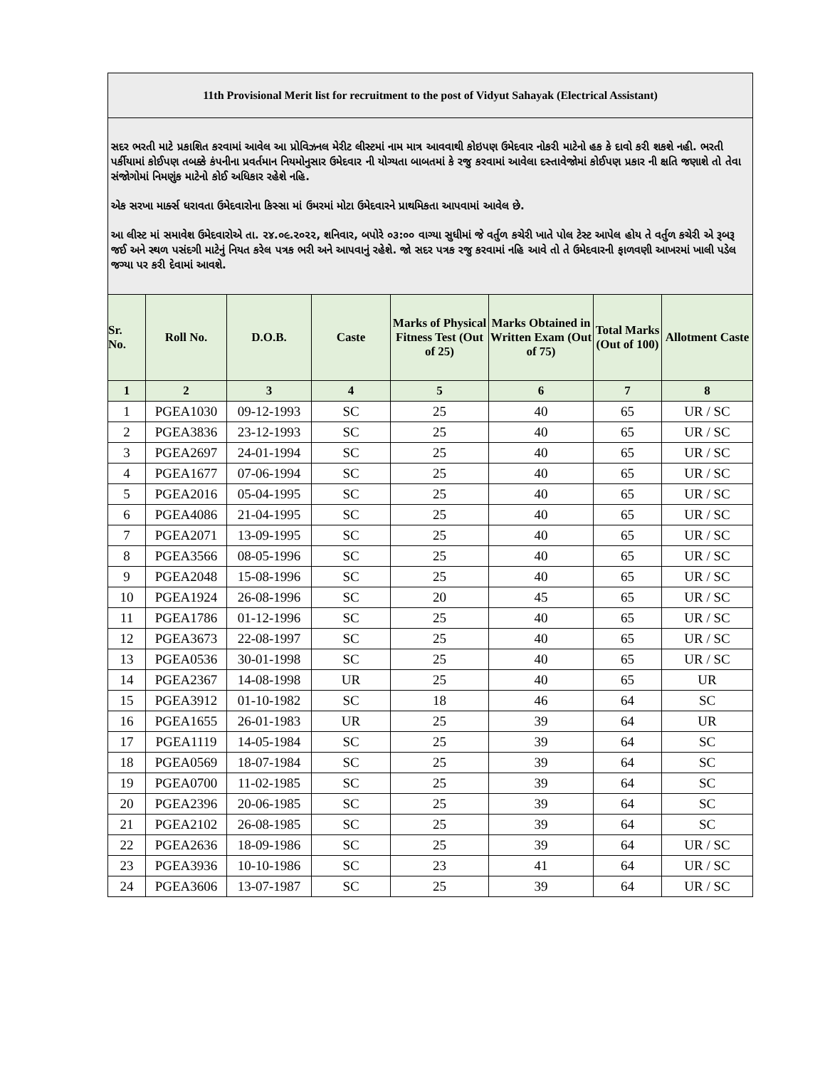| 11th Provisional Merit list for recruitment to the post of Vidyut Sahayak (Electrical Assistant) | | | | | | | |
| સદર ભરતી માટે પ્રકાશિત કરવામાં આવેલ આ પ્રોવિઝનલ મેરીટ લીસ્ટમાં નામ માત્ર આવવાથી કોઇપણ ઉમેદવાર નોકરી માટેનો હક કે દાવો કરી શકશે નહી. ભરતી પર્કીયામાં કોઈપણ તબક્કે કંપનીના પ્રવર્તમાન નિયમોનુસાર ઉમેદવાર ની યોગ્યતા બાબતમાં કે રજુ કરવામાં આવેલા દસ્તાવેજોમાં કોઈપણ પ્રકાર ની ક્ષતિ જણાશે તો તેવા સંજોગોમાં નિમણુંક માટેનો કોઈ અધિકાર રહેશે નહિ. એક સરખા માર્ક્સ ધરાવતા ઉમેદવારોના કિસ્સા માં ઉમરમાં મોટા ઉમેદવારને પ્રાથમિકતા આપવામાં આવેલ છે. આ લીસ્ટ માં સમાવેશ ઉમેદવારોએ તા. ૨૪.૦૯.૨૦૨૨, શનિવાર, બપોરે ૦૩:૦૦ વાગ્યા સુધીમાં જે વર્તુળ કચેરી ખાતે પોલ ટેસ્ટ આપેલ હોય તે વર્તુળ કચેરી એ રૂબરૂ જઈ અને સ્થળ પસંદગી માટેનું નિયત કરેલ પત્રક ભરી અને આપવાનું રહેશે. જો સદર પત્રક રજુ કરવામાં નહિ આવે તો તે ઉમેદવારની ફાળવણી આખરમાં ખાલી પડેલ જગ્યા પર કરી દેવામાં આવશે. | | | | | | | |
| Sr. No. | Roll No. | D.O.B. | Caste | Marks of Physical Fitness Test (Out of 25) | Marks Obtained in Written Exam (Out of 75) | Total Marks (Out of 100) | Allotment Caste |
| 1 | 2 | 3 | 4 | 5 | 6 | 7 | 8 |
| 1 | PGEA1030 | 09-12-1993 | SC | 25 | 40 | 65 | UR / SC |
| 2 | PGEA3836 | 23-12-1993 | SC | 25 | 40 | 65 | UR / SC |
| 3 | PGEA2697 | 24-01-1994 | SC | 25 | 40 | 65 | UR / SC |
| 4 | PGEA1677 | 07-06-1994 | SC | 25 | 40 | 65 | UR / SC |
| 5 | PGEA2016 | 05-04-1995 | SC | 25 | 40 | 65 | UR / SC |
| 6 | PGEA4086 | 21-04-1995 | SC | 25 | 40 | 65 | UR / SC |
| 7 | PGEA2071 | 13-09-1995 | SC | 25 | 40 | 65 | UR / SC |
| 8 | PGEA3566 | 08-05-1996 | SC | 25 | 40 | 65 | UR / SC |
| 9 | PGEA2048 | 15-08-1996 | SC | 25 | 40 | 65 | UR / SC |
| 10 | PGEA1924 | 26-08-1996 | SC | 20 | 45 | 65 | UR / SC |
| 11 | PGEA1786 | 01-12-1996 | SC | 25 | 40 | 65 | UR / SC |
| 12 | PGEA3673 | 22-08-1997 | SC | 25 | 40 | 65 | UR / SC |
| 13 | PGEA0536 | 30-01-1998 | SC | 25 | 40 | 65 | UR / SC |
| 14 | PGEA2367 | 14-08-1998 | UR | 25 | 40 | 65 | UR |
| 15 | PGEA3912 | 01-10-1982 | SC | 18 | 46 | 64 | SC |
| 16 | PGEA1655 | 26-01-1983 | UR | 25 | 39 | 64 | UR |
| 17 | PGEA1119 | 14-05-1984 | SC | 25 | 39 | 64 | SC |
| 18 | PGEA0569 | 18-07-1984 | SC | 25 | 39 | 64 | SC |
| 19 | PGEA0700 | 11-02-1985 | SC | 25 | 39 | 64 | SC |
| 20 | PGEA2396 | 20-06-1985 | SC | 25 | 39 | 64 | SC |
| 21 | PGEA2102 | 26-08-1985 | SC | 25 | 39 | 64 | SC |
| 22 | PGEA2636 | 18-09-1986 | SC | 25 | 39 | 64 | UR / SC |
| 23 | PGEA3936 | 10-10-1986 | SC | 23 | 41 | 64 | UR / SC |
| 24 | PGEA3606 | 13-07-1987 | SC | 25 | 39 | 64 | UR / SC |